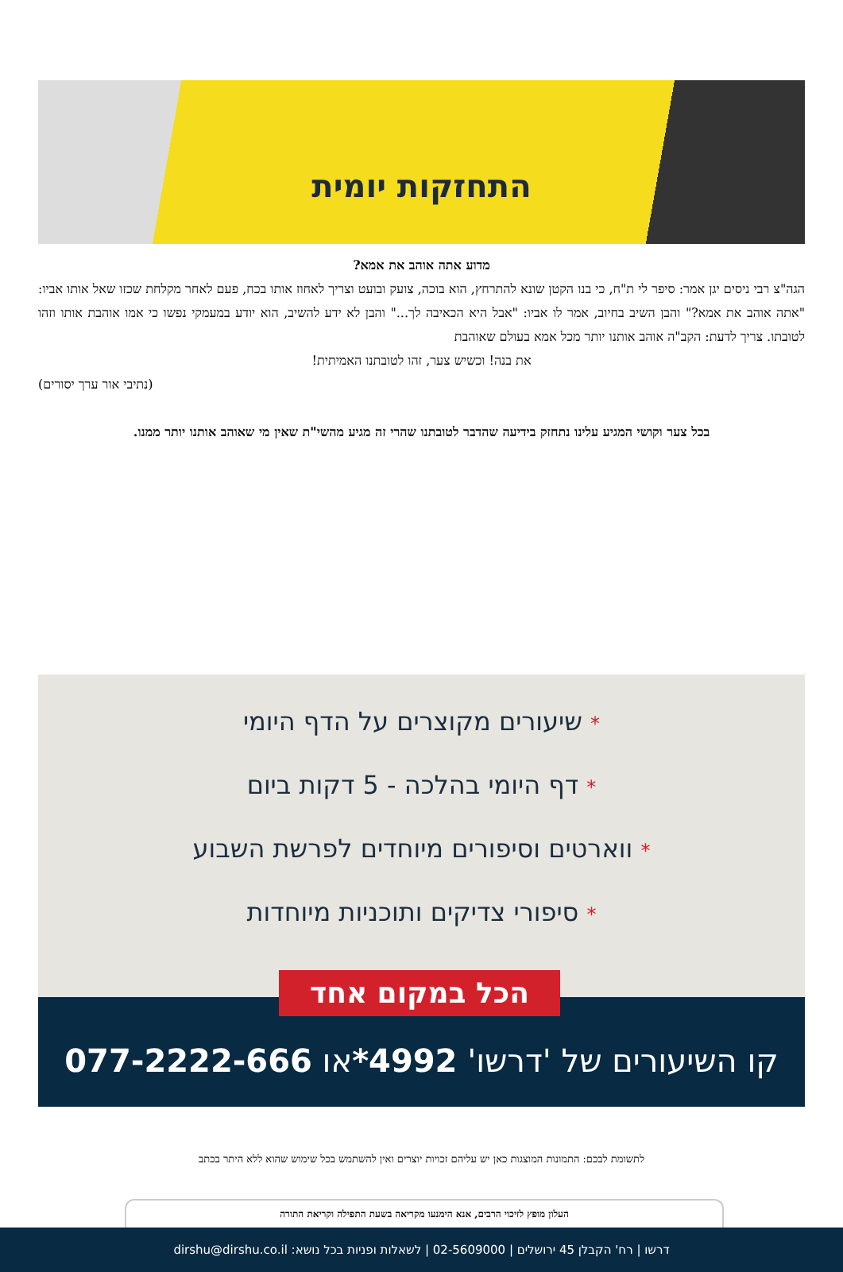התחזקות יומית
מדוע אתה אוהב את אמא?
הגה"צ רבי ניסים יגן אמר: סיפר לי ת"ח, כי בנו הקטן שונא להתרחץ, הוא בוכה, צועק ובועט וצריך לאחוז אותו בכח, פעם לאחר מקלחת שכזו שאל אותו אביו: "אתה אוהב את אמא?" והבן השיב בחיוב, אמר לו אביו: "אבל היא הכאיבה לך..." והבן לא ידע להשיב, הוא יודע במעמקי נפשו כי אמו אוהבת אותו וזהו לטובתו. צריך לדעת: הקב"ה אוהב אותנו יותר מכל אמא בעולם שאוהבת
את בנה! וכשיש צער, זהו לטובתנו האמיתית!
(נתיבי אור ערך יסורים)
בכל צער וקושי המגיע עלינו נתחזק בידיעה שהדבר לטובתנו שהרי זה מגיע מהשי"ת שאין מי שאוהב אותנו יותר ממנו.
* שיעורים מקוצרים על הדף היומי
* דף היומי בהלכה - 5 דקות ביום
* ווארטים וסיפורים מיוחדים לפרשת השבוע
* סיפורי צדיקים ותוכניות מיוחדות
הכל במקום אחד
קו השיעורים של 'דרשו' 4992*או 077-2222-666
לתשומת לבכם: התמונות המוצגות כאן יש עליהם זכויות יוצרים ואין להשתמש בכל שימוש שהוא ללא היתר בכתב
העלון מופץ לזיכוי הרבים, אנא הימנעו מקריאה בשעת התפילה וקריאת התורה
דרשו | רח' הקבלן 45 ירושלים | 02-5609000 | לשאלות ופניות בכל נושא: dirshu@dirshu.co.il